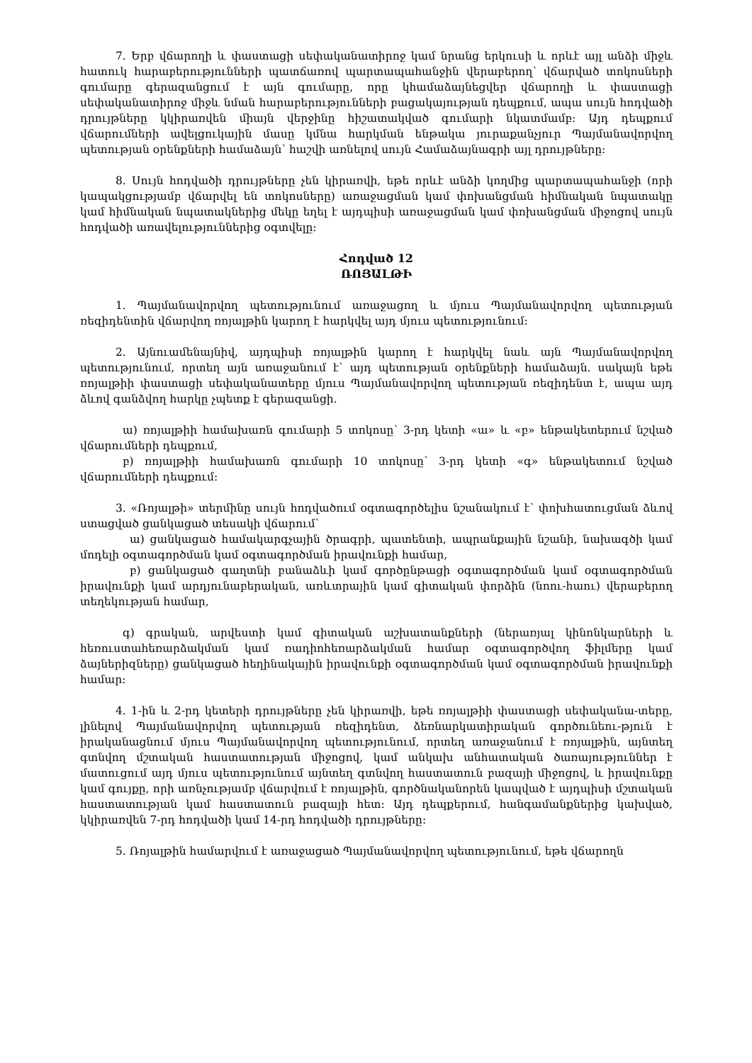7. Երբ վճարողի և փաստացի սեփականատիրոջ կամ նրանց երկուսի և որևէ այլ անձի միջև հատուկ հարաբերությունների պատճառով պարտապահանջին վերաբերող՝ վճարված տոկոսների գումարը գերազանցում է այն գումարը, որը կհամաձայնեցվեր վճարողի և փաստացի սեփականատիրոջ միջև նման հարաբերությունների բացակայության դեպքում, ապա սույն հոդվածի դրույթները կկիրառվեն միայն վերջինը հիշատակված գումարի նկատմամբ: Այդ դեպքում վճարումների ավելցուկային մասը կմնա հարկման ենթակա յուրաքանչյուր Պայմանավորվող պետության օրենքների համաձայն՝ հաշվի առնելով սույն Համաձայնագրի այլ դրույթները:
8. Սույն հոդվածի դրույթները չեն կիրառվի, եթե որևէ անձի կողմից պարտապահանջի (որի կապակցությամբ վճարվել են տոկոսները) առաջացման կամ փոխանցման հիմնական նպատակը կամ հիմնական նպատակներից մեկը եղել է այդպիսի առաջացման կամ փոխանցման միջոցով սույն հոդվածի առավելություններից օգտվելը:
Հոդված 12
ՌՈՅԱԼԹԻ
1. Պայմանավորվող պետությունում առաջացող և մյուս Պայմանավորվող պետության ռեզիդենտին վճարվող ռոյալթին կարող է հարկվել այդ մյուս պետությունում:
2. Այնուամենայնիվ, այդպիսի ռոյալթին կարող է հարկվել նաև այն Պայմանավորվող պետությունում, որտեղ այն առաջանում է՝ այդ պետության օրենքների համաձայն. սակայն եթե ռոյալթիի փաստացի սեփականատերը մյուս Պայմանավորվող պետության ռեզիդենտ է, ապա այդ ձևով գանձվող հարկը չպետք է գերազանցի.
ա) ռոյալթիի համախառն գումարի 5 տոկոսը՝ 3-րդ կետի «ա» և «բ» ենթակետերում նշված վճարումների դեպքում,
բ) ռոյալթիի համախառն գումարի 10 տոկոսը՝ 3-րդ կետի «գ» ենթակետում նշված վճարումների դեպքում:
3. «Ռոյալթի» տերմինը սույն հոդվածում օգտագործելիս նշանակում է՝ փոխհատուցման ձևով ստացված ցանկացած տեսակի վճարում՝
ա) ցանկացած համակարգչային ծրագրի, պատենտի, ապրանքային նշանի, նախագծի կամ մոդելի օգտագործման կամ օգտագործման իրավունքի համար,
բ) ցանկացած գաղտնի բանաձևի կամ գործընթացի օգտագործման կամ օգտագործման իրավունքի կամ արդյունաբերական, առևտրային կամ գիտական փորձին (նոու-հաու) վերաբերող տեղեկության համար,
գ) գրական, արվեստի կամ գիտական աշխատանքների (ներառյալ կինոնկարների և հեռուստահեռարձակման կամ ռադիոհեռարձակման համար օգտագործվող ֆիլմերը կամ ձայներիզները) ցանկացած հեղինակային իրավունքի օգտագործման կամ օգտագործման իրավունքի համար:
4. 1-ին և 2-րդ կետերի դրույթները չեն կիրառվի, եթե ռոյալթիի փաստացի սեփականա-տերը, լինելով Պայմանավորվող պետության ռեզիդենտ, ձեռնարկատիրական գործունեու-թյուն է իրականացնում մյուս Պայմանավորվող պետությունում, որտեղ առաջանում է ռոյալթին, այնտեղ գտնվող մշտական հաստատության միջոցով, կամ անկախ անհատական ծառայություններ է մատուցում այդ մյուս պետությունում այնտեղ գտնվող հաստատուն բազայի միջոցով, և իրավունքը կամ գույքը, որի առնչությամբ վճարվում է ռոյալթին, գործնականորեն կապված է այդպիսի մշտական հաստատության կամ հաստատուն բազայի հետ: Այդ դեպքերում, հանգամանքներից կախված, կկիրառվեն 7-րդ հոդվածի կամ 14-րդ հոդվածի դրույթները:
5. Ռոյալթին համարվում է առաջացած Պայմանավորվող պետությունում, եթե վճարողն